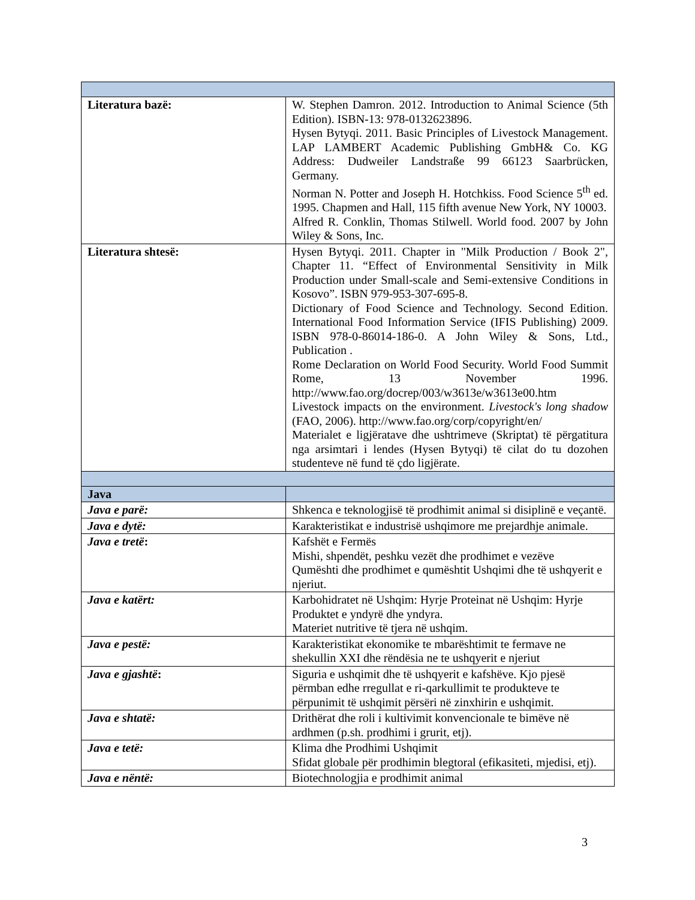| Literatura bazë: | W. Stephen Damron. 2012. Introduction to Animal Science (5th Edition). ISBN-13: 978-0132623896. Hysen Bytyqi. 2011. Basic Principles of Livestock Management. LAP LAMBERT Academic Publishing GmbH& Co. KG Address: Dudweiler Landstraße 99 66123 Saarbrücken, Germany. Norman N. Potter and Joseph H. Hotchkiss. Food Science 5<sup>th</sup> ed. 1995. Chapmen and Hall, 115 fifth avenue New York, NY 10003. Alfred R. Conklin, Thomas Stilwell. World food. 2007 by John Wiley & Sons, Inc. |
| Literatura shtesë: | Hysen Bytyqi. 2011. Chapter in "Milk Production / Book 2", Chapter 11. “Effect of Environmental Sensitivity in Milk Production under Small-scale and Semi-extensive Conditions in Kosovo”. ISBN 979-953-307-695-8. Dictionary of Food Science and Technology. Second Edition. International Food Information Service (IFIS Publishing) 2009. ISBN 978-0-86014-186-0. A John Wiley & Sons, Ltd., Publication . Rome Declaration on World Food Security. World Food Summit Rome, 13 November 1996. http://www.fao.org/docrep/003/w3613e/w3613e00.htm Livestock impacts on the environment. Livestock's long shadow (FAO, 2006). http://www.fao.org/corp/copyright/en/ Materialet e ligjëratave dhe ushtrimeve (Skriptat) të përgatitura nga arsimtari i lendes (Hysen Bytyqi) të cilat do tu dozohen studenteve në fund të çdo ligjërate. |
| Java | |
| Java e parë: | Shkenca e teknologjisë të prodhimit animal si disiplinë e veçantë. |
| Java e dytë: | Karakteristikat e industrisë ushqimore me prejardhje animale. |
| Java e tretë : | Kafshët e Fermës Mishi, shpendët, peshku vezët dhe prodhimet e vezëve Qumështi dhe prodhimet e qumështit Ushqimi dhe të ushqyerit e njeriut. |
| Java e katërt: | Karbohidratet në Ushqim: Hyrje Proteinat në Ushqim: Hyrje Produktet e yndyrë dhe yndyra. Materiet nutritive të tjera në ushqim. |
| Java e pestë: | Karakteristikat ekonomike te mbarështimit te fermave ne shekullin XXI dhe rëndësia ne te ushqyerit e njeriut |
| Java e gjashtë : | Siguria e ushqimit dhe të ushqyerit e kafshëve. Kjo pjesë përmban edhe rregullat e ri-qarkullimit te produkteve te përpunimit të ushqimit përsëri në zinxhirin e ushqimit. |
| Java e shtatë: | Drithërat dhe roli i kultivimit konvencionale te bimëve në ardhmen (p.sh. prodhimi i grurit, etj). |
| Java e tetë: | Klima dhe Prodhimi Ushqimit Sfidat globale për prodhimin blegtoral (efikasiteti, mjedisi, etj). |
| Java e nëntë: | Biotechnologjia e prodhimit animal |
3